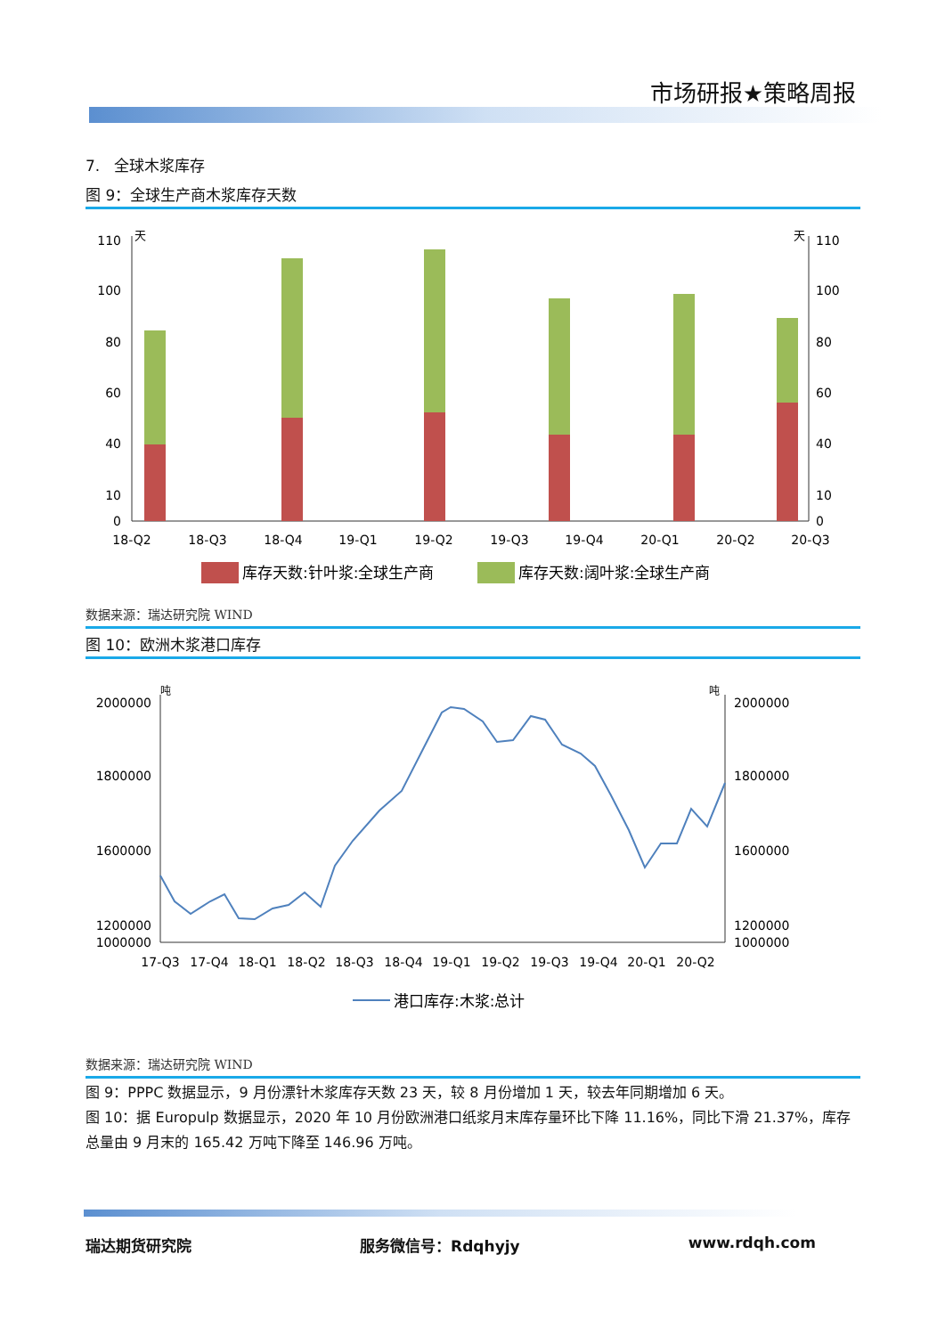市场研报★策略周报
7. 全球木浆库存
图 9：全球生产商木浆库存天数
天
天
110
100
80
60
40
10
0
110
100
80
60
40
10
0
18-Q2
18-Q3
18-Q4
19-Q1
19-Q2
19-Q3
19-Q4
20-Q1
20-Q2
20-Q3
库存天数:针叶浆:全球生产商
库存天数:阔叶浆:全球生产商
数据来源：瑞达研究院 WIND
图 10：欧洲木浆港口库存
吨
吨
2000000
1800000
1600000
1200000
1000000
2000000
1800000
1600000
1200000
1000000
17-Q3
17-Q4
18-Q1
18-Q2
18-Q3
18-Q4
19-Q1
19-Q2
19-Q3
19-Q4
20-Q1
20-Q2
港口库存:木浆:总计
数据来源：瑞达研究院 WIND
图 9：PPPC 数据显示，9 月份漂针木浆库存天数 23 天，较 8 月份增加 1 天，较去年同期增加 6 天。
图 10：据 Europulp 数据显示，2020 年 10 月份欧洲港口纸浆月末库存量环比下降 11.16%，同比下滑 21.37%，库存总量由 9 月末的 165.42 万吨下降至 146.96 万吨。
瑞达期货研究院 服务微信号：Rdqhyjy www.rdqh.com